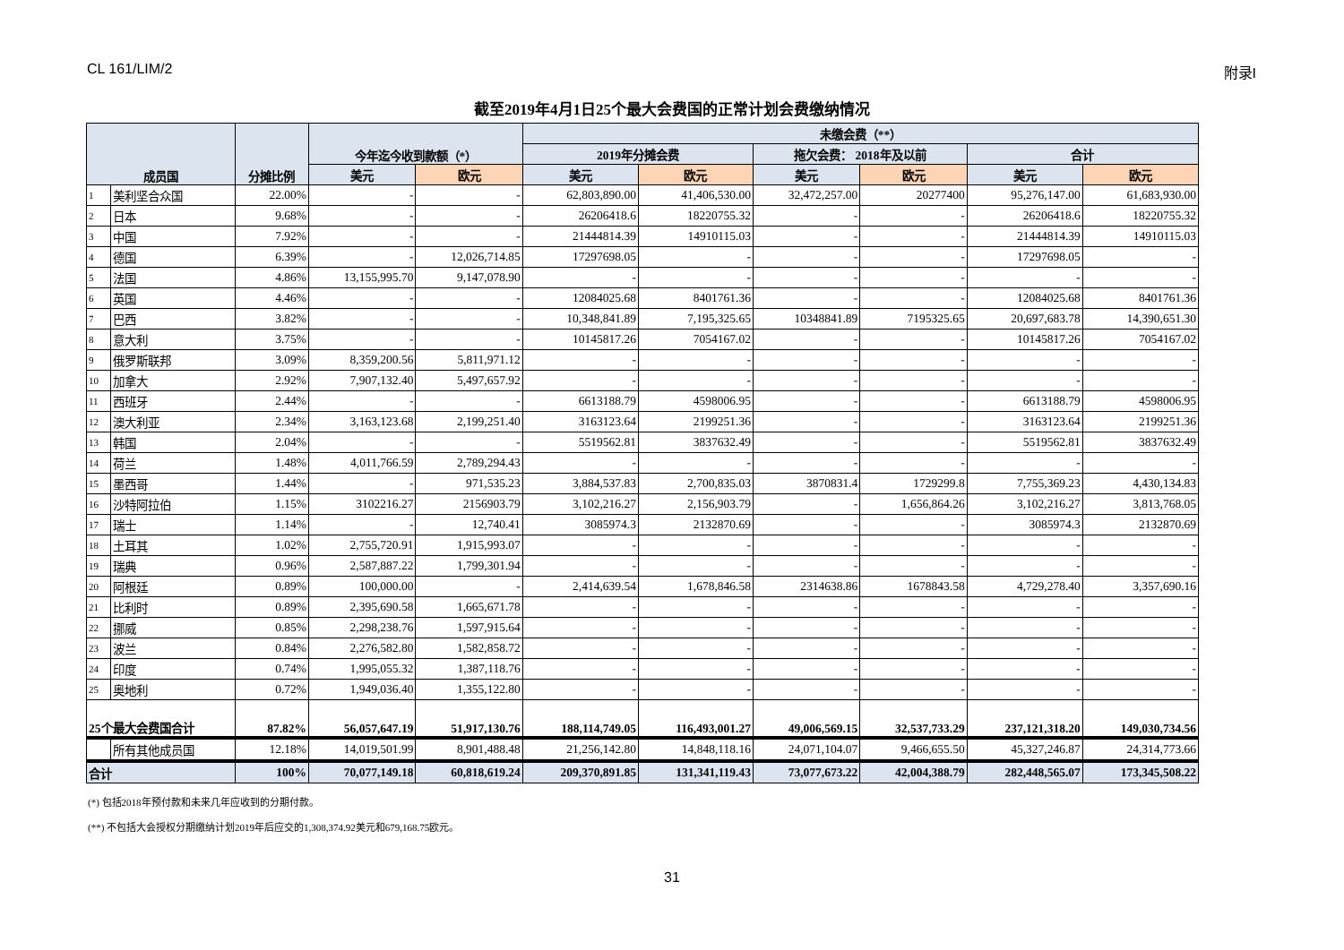CL 161/LIM/2 附录I
截至2019年4月1日25个最大会费国的正常计划会费缴纳情况
| 成员国 | | 分摊比例 | 今年迄今收到款额（*） | | 未缴会费（**） | | | | | |
| --- | --- | --- | --- | --- | --- | --- | --- | --- | --- | --- |
| | | | | | 2019年分摊会费 | | 拖欠会费： 2018年及以前 | | 合计 | |
| | | | 美元 | 欧元 | 美元 | 欧元 | 美元 | 欧元 | 美元 | 欧元 |
| 1 | 美利坚合众国 | 22.00% | - | - | 62,803,890.00 | 41,406,530.00 | 32,472,257.00 | 20277400 | 95,276,147.00 | 61,683,930.00 |
| 2 | 日本 | 9.68% | - | - | 26206418.6 | 18220755.32 | - | - | 26206418.6 | 18220755.32 |
| 3 | 中国 | 7.92% | - | - | 21444814.39 | 14910115.03 | - | - | 21444814.39 | 14910115.03 |
| 4 | 德国 | 6.39% | - | 12,026,714.85 | 17297698.05 | - | - | - | 17297698.05 | - |
| 5 | 法国 | 4.86% | 13,155,995.70 | 9,147,078.90 | - | - | - | - | - | - |
| 6 | 英国 | 4.46% | - | - | 12084025.68 | 8401761.36 | - | - | 12084025.68 | 8401761.36 |
| 7 | 巴西 | 3.82% | - | - | 10,348,841.89 | 7,195,325.65 | 10348841.89 | 7195325.65 | 20,697,683.78 | 14,390,651.30 |
| 8 | 意大利 | 3.75% | - | - | 10145817.26 | 7054167.02 | - | - | 10145817.26 | 7054167.02 |
| 9 | 俄罗斯联邦 | 3.09% | 8,359,200.56 | 5,811,971.12 | - | - | - | - | - | - |
| 10 | 加拿大 | 2.92% | 7,907,132.40 | 5,497,657.92 | - | - | - | - | - | - |
| 11 | 西班牙 | 2.44% | - | - | 6613188.79 | 4598006.95 | - | - | 6613188.79 | 4598006.95 |
| 12 | 澳大利亚 | 2.34% | 3,163,123.68 | 2,199,251.40 | 3163123.64 | 2199251.36 | - | - | 3163123.64 | 2199251.36 |
| 13 | 韩国 | 2.04% | - | - | 5519562.81 | 3837632.49 | - | - | 5519562.81 | 3837632.49 |
| 14 | 荷兰 | 1.48% | 4,011,766.59 | 2,789,294.43 | - | - | - | - | - | - |
| 15 | 墨西哥 | 1.44% | - | 971,535.23 | 3,884,537.83 | 2,700,835.03 | 3870831.4 | 1729299.8 | 7,755,369.23 | 4,430,134.83 |
| 16 | 沙特阿拉伯 | 1.15% | 3102216.27 | 2156903.79 | 3,102,216.27 | 2,156,903.79 | - | 1,656,864.26 | 3,102,216.27 | 3,813,768.05 |
| 17 | 瑞士 | 1.14% | - | 12,740.41 | 3085974.3 | 2132870.69 | - | - | 3085974.3 | 2132870.69 |
| 18 | 土耳其 | 1.02% | 2,755,720.91 | 1,915,993.07 | - | - | - | - | - | - |
| 19 | 瑞典 | 0.96% | 2,587,887.22 | 1,799,301.94 | - | - | - | - | - | - |
| 20 | 阿根廷 | 0.89% | 100,000.00 | - | 2,414,639.54 | 1,678,846.58 | 2314638.86 | 1678843.58 | 4,729,278.40 | 3,357,690.16 |
| 21 | 比利时 | 0.89% | 2,395,690.58 | 1,665,671.78 | - | - | - | - | - | - |
| 22 | 挪威 | 0.85% | 2,298,238.76 | 1,597,915.64 | - | - | - | - | - | - |
| 23 | 波兰 | 0.84% | 2,276,582.80 | 1,582,858.72 | - | - | - | - | - | - |
| 24 | 印度 | 0.74% | 1,995,055.32 | 1,387,118.76 | - | - | - | - | - | - |
| 25 | 奥地利 | 0.72% | 1,949,036.40 | 1,355,122.80 | - | - | - | - | - | - |
| 25个最大会费国合计 | | 87.82% | 56,057,647.19 | 51,917,130.76 | 188,114,749.05 | 116,493,001.27 | 49,006,569.15 | 32,537,733.29 | 237,121,318.20 | 149,030,734.56 |
| | 所有其他成员国 | 12.18% | 14,019,501.99 | 8,901,488.48 | 21,256,142.80 | 14,848,118.16 | 24,071,104.07 | 9,466,655.50 | 45,327,246.87 | 24,314,773.66 |
| 合计 | | 100% | 70,077,149.18 | 60,818,619.24 | 209,370,891.85 | 131,341,119.43 | 73,077,673.22 | 42,004,388.79 | 282,448,565.07 | 173,345,508.22 |
(*) 包括2018年预付款和未来几年应收到的分期付款。
(**) 不包括大会授权分期缴纳计划2019年后应交的1,308,374.92美元和679,168.75欧元。
31